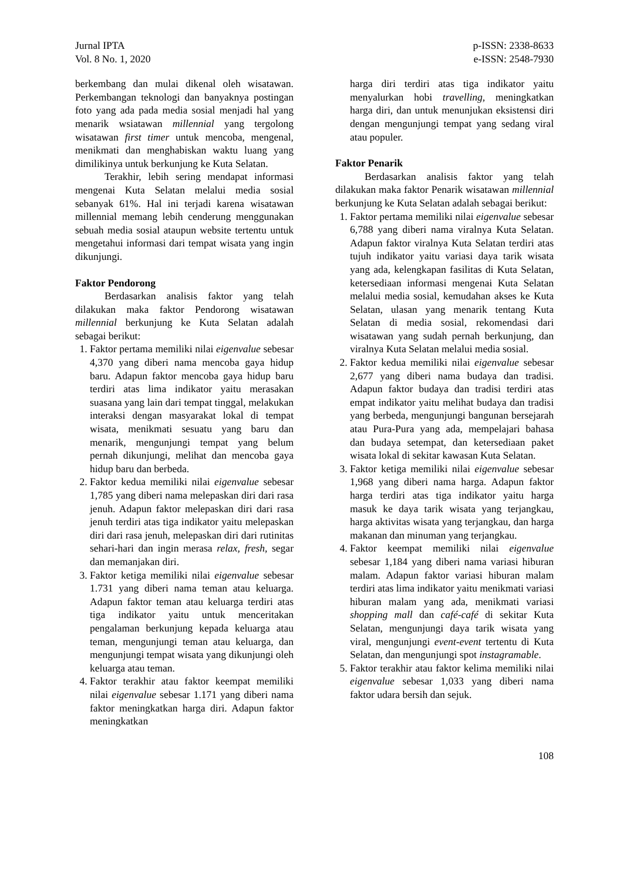Jurnal IPTA
Vol. 8 No. 1, 2020
p-ISSN: 2338-8633
e-ISSN: 2548-7930
berkembang dan mulai dikenal oleh wisatawan. Perkembangan teknologi dan banyaknya postingan foto yang ada pada media sosial menjadi hal yang menarik wsiatawan millennial yang tergolong wisatawan first timer untuk mencoba, mengenal, menikmati dan menghabiskan waktu luang yang dimilikinya untuk berkunjung ke Kuta Selatan.
Terakhir, lebih sering mendapat informasi mengenai Kuta Selatan melalui media sosial sebanyak 61%. Hal ini terjadi karena wisatawan millennial memang lebih cenderung menggunakan sebuah media sosial ataupun website tertentu untuk mengetahui informasi dari tempat wisata yang ingin dikunjungi.
Faktor Pendorong
Berdasarkan analisis faktor yang telah dilakukan maka faktor Pendorong wisatawan millennial berkunjung ke Kuta Selatan adalah sebagai berikut:
1. Faktor pertama memiliki nilai eigenvalue sebesar 4,370 yang diberi nama mencoba gaya hidup baru. Adapun faktor mencoba gaya hidup baru terdiri atas lima indikator yaitu merasakan suasana yang lain dari tempat tinggal, melakukan interaksi dengan masyarakat lokal di tempat wisata, menikmati sesuatu yang baru dan menarik, mengunjungi tempat yang belum pernah dikunjungi, melihat dan mencoba gaya hidup baru dan berbeda.
2. Faktor kedua memiliki nilai eigenvalue sebesar 1,785 yang diberi nama melepaskan diri dari rasa jenuh. Adapun faktor melepaskan diri dari rasa jenuh terdiri atas tiga indikator yaitu melepaskan diri dari rasa jenuh, melepaskan diri dari rutinitas sehari-hari dan ingin merasa relax, fresh, segar dan memanjakan diri.
3. Faktor ketiga memiliki nilai eigenvalue sebesar 1.731 yang diberi nama teman atau keluarga. Adapun faktor teman atau keluarga terdiri atas tiga indikator yaitu untuk menceritakan pengalaman berkunjung kepada keluarga atau teman, mengunjungi teman atau keluarga, dan mengunjungi tempat wisata yang dikunjungi oleh keluarga atau teman.
4. Faktor terakhir atau faktor keempat memiliki nilai eigenvalue sebesar 1.171 yang diberi nama faktor meningkatkan harga diri. Adapun faktor meningkatkan
harga diri terdiri atas tiga indikator yaitu menyalurkan hobi travelling, meningkatkan harga diri, dan untuk menunjukan eksistensi diri dengan mengunjungi tempat yang sedang viral atau populer.
Faktor Penarik
Berdasarkan analisis faktor yang telah dilakukan maka faktor Penarik wisatawan millennial berkunjung ke Kuta Selatan adalah sebagai berikut:
1. Faktor pertama memiliki nilai eigenvalue sebesar 6,788 yang diberi nama viralnya Kuta Selatan. Adapun faktor viralnya Kuta Selatan terdiri atas tujuh indikator yaitu variasi daya tarik wisata yang ada, kelengkapan fasilitas di Kuta Selatan, ketersediaan informasi mengenai Kuta Selatan melalui media sosial, kemudahan akses ke Kuta Selatan, ulasan yang menarik tentang Kuta Selatan di media sosial, rekomendasi dari wisatawan yang sudah pernah berkunjung, dan viralnya Kuta Selatan melalui media sosial.
2. Faktor kedua memiliki nilai eigenvalue sebesar 2,677 yang diberi nama budaya dan tradisi. Adapun faktor budaya dan tradisi terdiri atas empat indikator yaitu melihat budaya dan tradisi yang berbeda, mengunjungi bangunan bersejarah atau Pura-Pura yang ada, mempelajari bahasa dan budaya setempat, dan ketersediaan paket wisata lokal di sekitar kawasan Kuta Selatan.
3. Faktor ketiga memiliki nilai eigenvalue sebesar 1,968 yang diberi nama harga. Adapun faktor harga terdiri atas tiga indikator yaitu harga masuk ke daya tarik wisata yang terjangkau, harga aktivitas wisata yang terjangkau, dan harga makanan dan minuman yang terjangkau.
4. Faktor keempat memiliki nilai eigenvalue sebesar 1,184 yang diberi nama variasi hiburan malam. Adapun faktor variasi hiburan malam terdiri atas lima indikator yaitu menikmati variasi hiburan malam yang ada, menikmati variasi shopping mall dan café-café di sekitar Kuta Selatan, mengunjungi daya tarik wisata yang viral, mengunjungi event-event tertentu di Kuta Selatan, dan mengunjungi spot instagramable.
5. Faktor terakhir atau faktor kelima memiliki nilai eigenvalue sebesar 1,033 yang diberi nama faktor udara bersih dan sejuk.
108